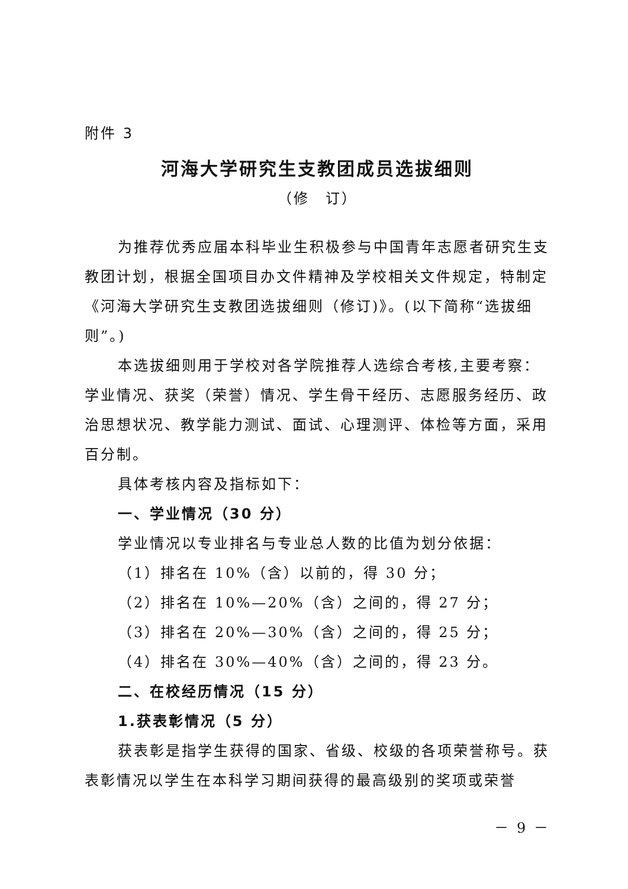附件 3
河海大学研究生支教团成员选拔细则
（修　订）
为推荐优秀应届本科毕业生积极参与中国青年志愿者研究生支教团计划，根据全国项目办文件精神及学校相关文件规定，特制定《河海大学研究生支教团选拔细则（修订)》。(以下简称“选拔细则”。)
本选拔细则用于学校对各学院推荐人选综合考核,主要考察：学业情况、获奖（荣誉）情况、学生骨干经历、志愿服务经历、政治思想状况、教学能力测试、面试、心理测评、体检等方面，采用百分制。
具体考核内容及指标如下：
一、学业情况（30 分）
学业情况以专业排名与专业总人数的比值为划分依据：
（1）排名在 10%（含）以前的，得 30 分；
（2）排名在 10%—20%（含）之间的，得 27 分；
（3）排名在 20%—30%（含）之间的，得 25 分；
（4）排名在 30%—40%（含）之间的，得 23 分。
二、在校经历情况（15 分）
1.获表彰情况（5 分）
获表彰是指学生获得的国家、省级、校级的各项荣誉称号。获表彰情况以学生在本科学习期间获得的最高级别的奖项或荣誉
－ 9 －